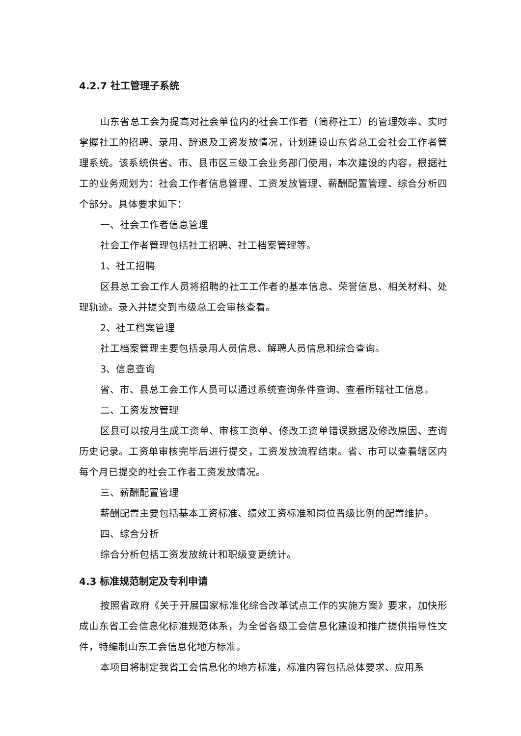4.2.7 社工管理子系统
山东省总工会为提高对社会单位内的社会工作者（简称社工）的管理效率、实时掌握社工的招聘、录用、辞退及工资发放情况，计划建设山东省总工会社会工作者管理系统。该系统供省、市、县市区三级工会业务部门使用，本次建设的内容，根据社工的业务规划为：社会工作者信息管理、工资发放管理、薪酬配置管理、综合分析四个部分。具体要求如下：
一、社会工作者信息管理
社会工作者管理包括社工招聘、社工档案管理等。
1、社工招聘
区县总工会工作人员将招聘的社工工作者的基本信息、荣誉信息、相关材料、处理轨迹。录入并提交到市级总工会审核查看。
2、社工档案管理
社工档案管理主要包括录用人员信息、解聘人员信息和综合查询。
3、信息查询
省、市、县总工会工作人员可以通过系统查询条件查询、查看所辖社工信息。
二、工资发放管理
区县可以按月生成工资单、审核工资单、修改工资单错误数据及修改原因、查询历史记录。工资单审核完毕后进行提交，工资发放流程结束。省、市可以查看辖区内每个月已提交的社会工作者工资发放情况。
三、薪酬配置管理
薪酬配置主要包括基本工资标准、绩效工资标准和岗位晋级比例的配置维护。
四、综合分析
综合分析包括工资发放统计和职级变更统计。
4.3 标准规范制定及专利申请
按照省政府《关于开展国家标准化综合改革试点工作的实施方案》要求，加快形成山东省工会信息化标准规范体系，为全省各级工会信息化建设和推广提供指导性文件，特编制山东工会信息化地方标准。
本项目将制定我省工会信息化的地方标准，标准内容包括总体要求、应用系